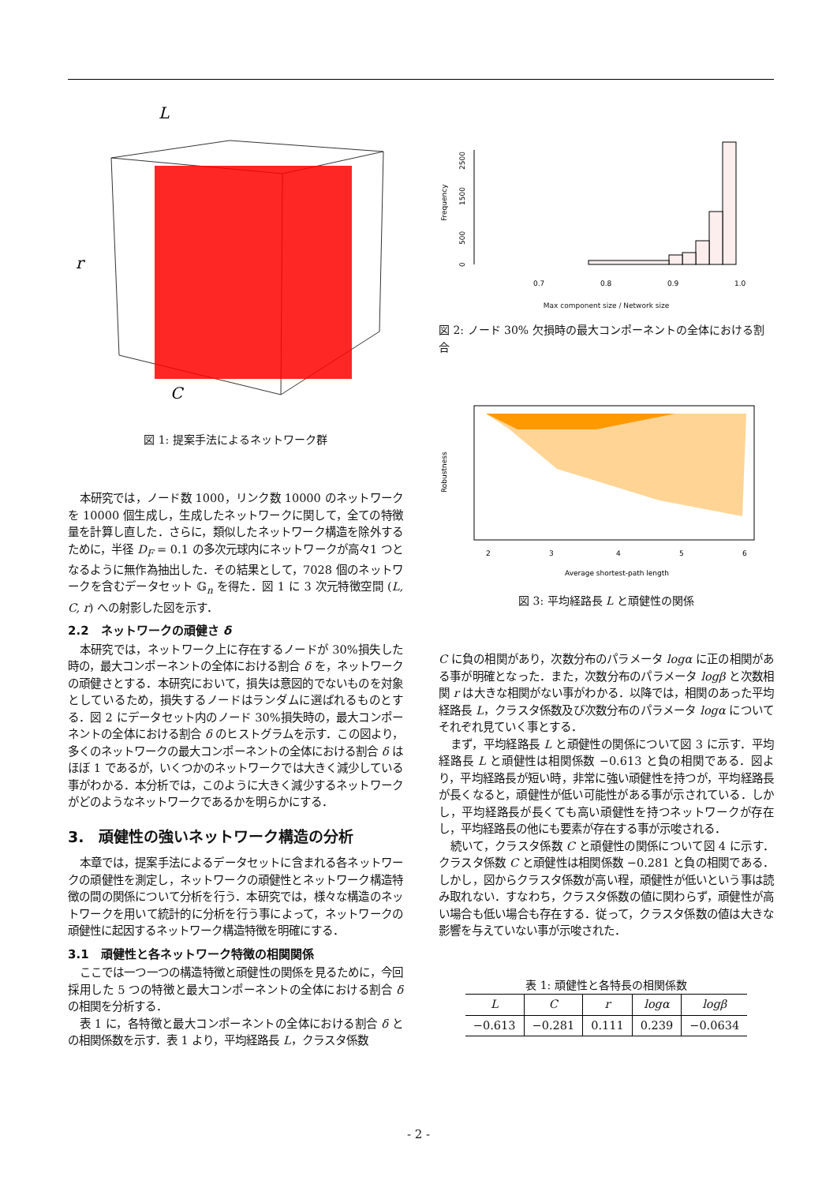L
r
C
図 1: 提案手法によるネットワーク群
本研究では，ノード数 1000，リンク数 10000 のネットワークを 10000 個生成し，生成したネットワークに関して，全ての特徴量を計算し直した．さらに，類似したネットワーク構造を除外するために，半径 D<sub>F</sub> = 0.1 の多次元球内にネットワークが高々1 つとなるように無作為抽出した．その結果として，7028 個のネットワークを含むデータセット 𝔾<sub>n</sub> を得た．図 1 に 3 次元特徴空間 (L, C, r) への射影した図を示す．
2.2　ネットワークの頑健さ δ
本研究では，ネットワーク上に存在するノードが 30%損失した時の，最大コンポーネントの全体における割合 δ を，ネットワークの頑健さとする．本研究において，損失は意図的でないものを対象としているため，損失するノードはランダムに選ばれるものとする．図 2 にデータセット内のノード 30%損失時の，最大コンポーネントの全体における割合 δ のヒストグラムを示す．この図より，多くのネットワークの最大コンポーネントの全体における割合 δ はほぼ 1 であるが，いくつかのネットワークでは大きく減少している事がわかる．本分析では，このように大きく減少するネットワークがどのようなネットワークであるかを明らかにする．
3.　頑健性の強いネットワーク構造の分析
本章では，提案手法によるデータセットに含まれる各ネットワークの頑健性を測定し，ネットワークの頑健性とネットワーク構造特徴の間の関係について分析を行う．本研究では，様々な構造のネットワークを用いて統計的に分析を行う事によって，ネットワークの頑健性に起因するネットワーク構造特徴を明確にする．
3.1　頑健性と各ネットワーク特徴の相関関係
ここでは一つ一つの構造特徴と頑健性の関係を見るために，今回採用した 5 つの特徴と最大コンポーネントの全体における割合 δ の相関を分析する．
表 1 に，各特徴と最大コンポーネントの全体における割合 δ との相関係数を示す．表 1 より，平均経路長 L，クラスタ係数
Frequency
0
500
1500
2500
0.7
0.8
0.9
1.0
Max component size / Network size
図 2: ノード 30% 欠損時の最大コンポーネントの全体における割合
Robustness
2
3
4
5
6
Average shortest-path length
図 3: 平均経路長 L と頑健性の関係
C に負の相関があり，次数分布のパラメータ logα に正の相関がある事が明確となった．また，次数分布のパラメータ logβ と次数相関 r は大きな相関がない事がわかる．以降では，相関のあった平均経路長 L，クラスタ係数及び次数分布のパラメータ logα についてそれぞれ見ていく事とする．
まず，平均経路長 L と頑健性の関係について図 3 に示す．平均経路長 L と頑健性は相関係数 −0.613 と負の相関である．図より，平均経路長が短い時，非常に強い頑健性を持つが，平均経路長が長くなると，頑健性が低い可能性がある事が示されている．しかし，平均経路長が長くても高い頑健性を持つネットワークが存在し，平均経路長の他にも要素が存在する事が示唆される．
続いて，クラスタ係数 C と頑健性の関係について図 4 に示す．クラスタ係数 C と頑健性は相関係数 −0.281 と負の相関である．しかし，図からクラスタ係数が高い程，頑健性が低いという事は読み取れない．すなわち，クラスタ係数の値に関わらず，頑健性が高い場合も低い場合も存在する．従って，クラスタ係数の値は大きな影響を与えていない事が示唆された．
表 1: 頑健性と各特長の相関係数
| L | C | r | logα | logβ |
| --- | --- | --- | --- | --- |
| −0.613 | −0.281 | 0.111 | 0.239 | −0.0634 |
- 2 -